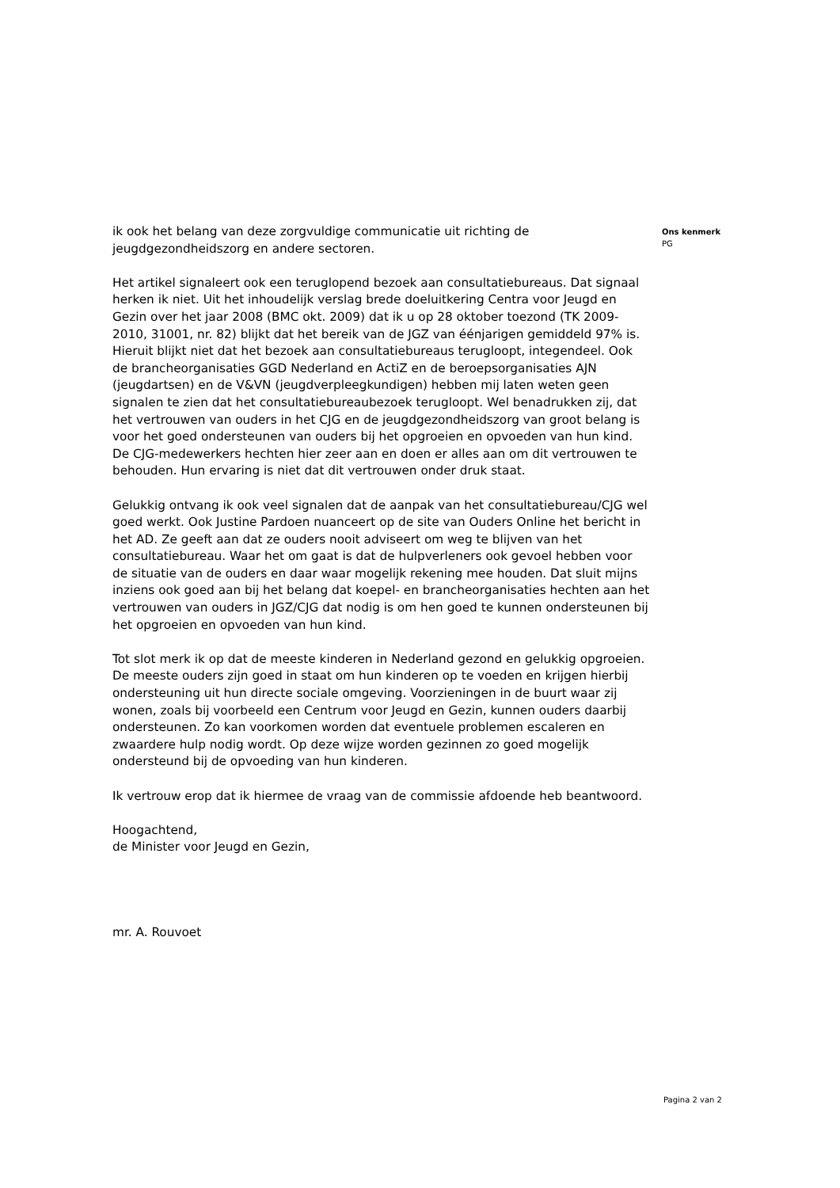ik ook het belang van deze zorgvuldige communicatie uit richting de jeugdgezondheidszorg en andere sectoren.
Het artikel signaleert ook een teruglopend bezoek aan consultatiebureaus. Dat signaal herken ik niet. Uit het inhoudelijk verslag brede doeluitkering Centra voor Jeugd en Gezin over het jaar 2008 (BMC okt. 2009) dat ik u op 28 oktober toezond (TK 2009-2010, 31001, nr. 82) blijkt dat het bereik van de JGZ van éénjarigen gemiddeld 97% is. Hieruit blijkt niet dat het bezoek aan consultatiebureaus terugloopt, integendeel. Ook de brancheorganisaties GGD Nederland en ActiZ en de beroepsorganisaties AJN (jeugdartsen) en de V&VN (jeugdverpleegkundigen) hebben mij laten weten geen signalen te zien dat het consultatiebureaubezoek terugloopt. Wel benadrukken zij, dat het vertrouwen van ouders in het CJG en de jeugdgezondheidszorg van groot belang is voor het goed ondersteunen van ouders bij het opgroeien en opvoeden van hun kind. De CJG-medewerkers hechten hier zeer aan en doen er alles aan om dit vertrouwen te behouden. Hun ervaring is niet dat dit vertrouwen onder druk staat.
Gelukkig ontvang ik ook veel signalen dat de aanpak van het consultatiebureau/CJG wel goed werkt. Ook Justine Pardoen nuanceert op de site van Ouders Online het bericht in het AD. Ze geeft aan dat ze ouders nooit adviseert om weg te blijven van het consultatiebureau. Waar het om gaat is dat de hulpverleners ook gevoel hebben voor de situatie van de ouders en daar waar mogelijk rekening mee houden. Dat sluit mijns inziens ook goed aan bij het belang dat koepel- en brancheorganisaties hechten aan het vertrouwen van ouders in JGZ/CJG dat nodig is om hen goed te kunnen ondersteunen bij het opgroeien en opvoeden van hun kind.
Tot slot merk ik op dat de meeste kinderen in Nederland gezond en gelukkig opgroeien. De meeste ouders zijn goed in staat om hun kinderen op te voeden en krijgen hierbij ondersteuning uit hun directe sociale omgeving. Voorzieningen in de buurt waar zij wonen, zoals bij voorbeeld een Centrum voor Jeugd en Gezin, kunnen ouders daarbij ondersteunen. Zo kan voorkomen worden dat eventuele problemen escaleren en zwaardere hulp nodig wordt. Op deze wijze worden gezinnen zo goed mogelijk ondersteund bij de opvoeding van hun kinderen.
Ik vertrouw erop dat ik hiermee de vraag van de commissie afdoende heb beantwoord.
Hoogachtend,
de Minister voor Jeugd en Gezin,
mr. A. Rouvoet
Ons kenmerk
PG
Pagina 2 van 2